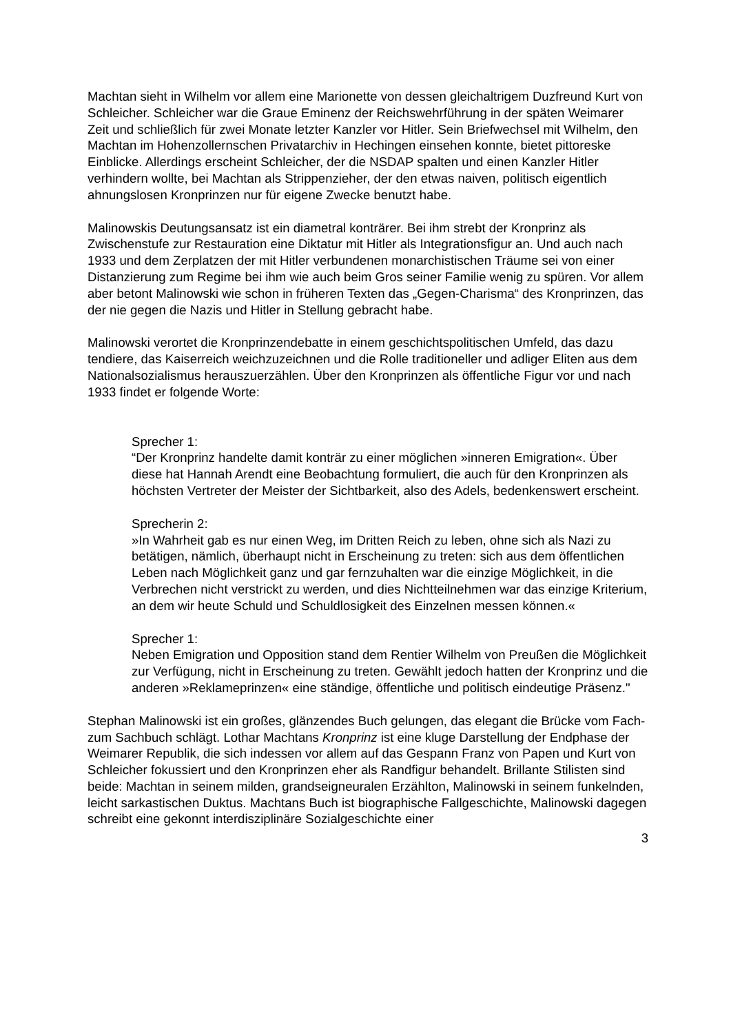Machtan sieht in Wilhelm vor allem eine Marionette von dessen gleichaltrigem Duzfreund Kurt von Schleicher. Schleicher war die Graue Eminenz der Reichswehrführung in der späten Weimarer Zeit und schließlich für zwei Monate letzter Kanzler vor Hitler. Sein Briefwechsel mit Wilhelm, den Machtan im Hohenzollernschen Privatarchiv in Hechingen einsehen konnte, bietet pittoreske Einblicke. Allerdings erscheint Schleicher, der die NSDAP spalten und einen Kanzler Hitler verhindern wollte, bei Machtan als Strippenzieher, der den etwas naiven, politisch eigentlich ahnungslosen Kronprinzen nur für eigene Zwecke benutzt habe.
Malinowskis Deutungsansatz ist ein diametral konträrer. Bei ihm strebt der Kronprinz als Zwischenstufe zur Restauration eine Diktatur mit Hitler als Integrationsfigur an. Und auch nach 1933 und dem Zerplatzen der mit Hitler verbundenen monarchistischen Träume sei von einer Distanzierung zum Regime bei ihm wie auch beim Gros seiner Familie wenig zu spüren. Vor allem aber betont Malinowski wie schon in früheren Texten das „Gegen-Charisma“ des Kronprinzen, das der nie gegen die Nazis und Hitler in Stellung gebracht habe.
Malinowski verortet die Kronprinzendebatte in einem geschichtspolitischen Umfeld, das dazu tendiere, das Kaiserreich weichzuzeichnen und die Rolle traditioneller und adliger Eliten aus dem Nationalsozialismus herauszuerzählen. Über den Kronprinzen als öffentliche Figur vor und nach 1933 findet er folgende Worte:
Sprecher 1:
“Der Kronprinz handelte damit konträr zu einer möglichen »inneren Emigration«. Über diese hat Hannah Arendt eine Beobachtung formuliert, die auch für den Kronprinzen als höchsten Vertreter der Meister der Sichtbarkeit, also des Adels, bedenkenswert erscheint.
Sprecherin 2:
»In Wahrheit gab es nur einen Weg, im Dritten Reich zu leben, ohne sich als Nazi zu betätigen, nämlich, überhaupt nicht in Erscheinung zu treten: sich aus dem öffentlichen Leben nach Möglichkeit ganz und gar fernzuhalten war die einzige Möglichkeit, in die Verbrechen nicht verstrickt zu werden, und dies Nichtteilnehmen war das einzige Kriterium, an dem wir heute Schuld und Schuldlosigkeit des Einzelnen messen können.«
Sprecher 1:
Neben Emigration und Opposition stand dem Rentier Wilhelm von Preußen die Möglichkeit zur Verfügung, nicht in Erscheinung zu treten. Gewählt jedoch hatten der Kronprinz und die anderen »Reklameprinzen« eine ständige, öffentliche und politisch eindeutige Präsenz."
Stephan Malinowski ist ein großes, glänzendes Buch gelungen, das elegant die Brücke vom Fach- zum Sachbuch schlägt. Lothar Machtans Kronprinz ist eine kluge Darstellung der Endphase der Weimarer Republik, die sich indessen vor allem auf das Gespann Franz von Papen und Kurt von Schleicher fokussiert und den Kronprinzen eher als Randfigur behandelt. Brillante Stilisten sind beide: Machtan in seinem milden, grandseigneuralen Erzählton, Malinowski in seinem funkelnden, leicht sarkastischen Duktus. Machtans Buch ist biographische Fallgeschichte, Malinowski dagegen schreibt eine gekonnt interdisziplinäre Sozialgeschichte einer
3